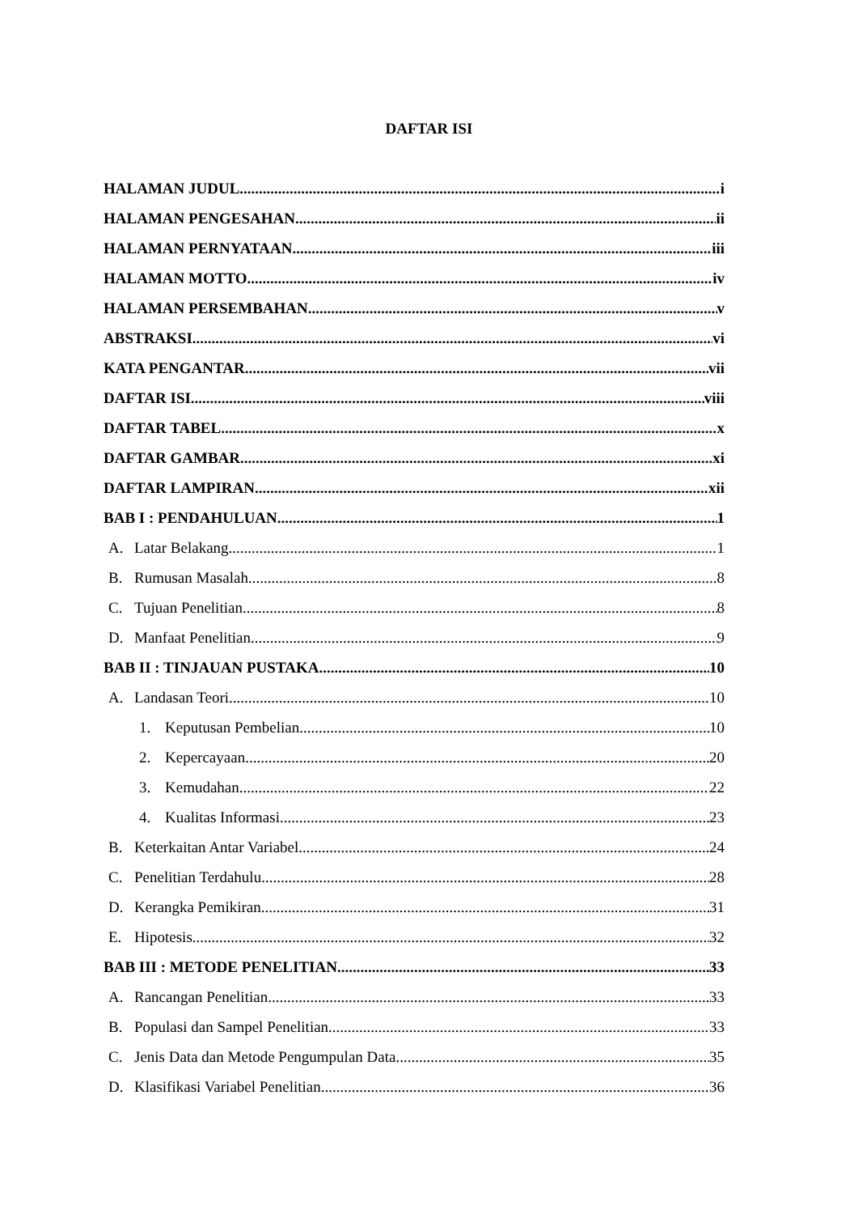DAFTAR ISI
HALAMAN JUDUL i
HALAMAN PENGESAHAN ii
HALAMAN PERNYATAAN iii
HALAMAN MOTTO iv
HALAMAN PERSEMBAHAN v
ABSTRAKSI vi
KATA PENGANTAR vii
DAFTAR ISI viii
DAFTAR TABEL x
DAFTAR GAMBAR xi
DAFTAR LAMPIRAN xii
BAB I : PENDAHULUAN 1
A. Latar Belakang 1
B. Rumusan Masalah 8
C. Tujuan Penelitian 8
D. Manfaat Penelitian 9
BAB II : TINJAUAN PUSTAKA 10
A. Landasan Teori 10
1. Keputusan Pembelian 10
2. Kepercayaan 20
3. Kemudahan 22
4. Kualitas Informasi 23
B. Keterkaitan Antar Variabel 24
C. Penelitian Terdahulu 28
D. Kerangka Pemikiran 31
E. Hipotesis 32
BAB III : METODE PENELITIAN 33
A. Rancangan Penelitian 33
B. Populasi dan Sampel Penelitian 33
C. Jenis Data dan Metode Pengumpulan Data 35
D. Klasifikasi Variabel Penelitian 36